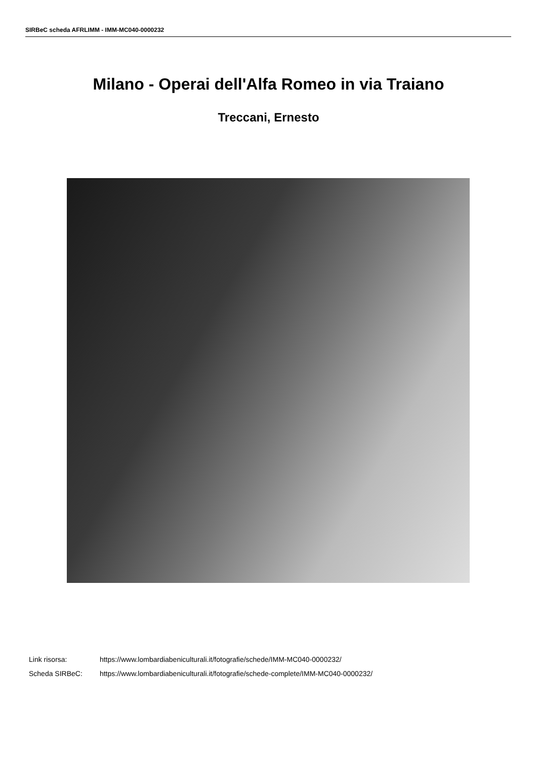SIRBeC scheda AFRLIMM - IMM-MC040-0000232
Milano - Operai dell'Alfa Romeo in via Traiano
Treccani, Ernesto
Link risorsa: https://www.lombardiabeniculturali.it/fotografie/schede/IMM-MC040-0000232/
Scheda SIRBeC: https://www.lombardiabeniculturali.it/fotografie/schede-complete/IMM-MC040-0000232/